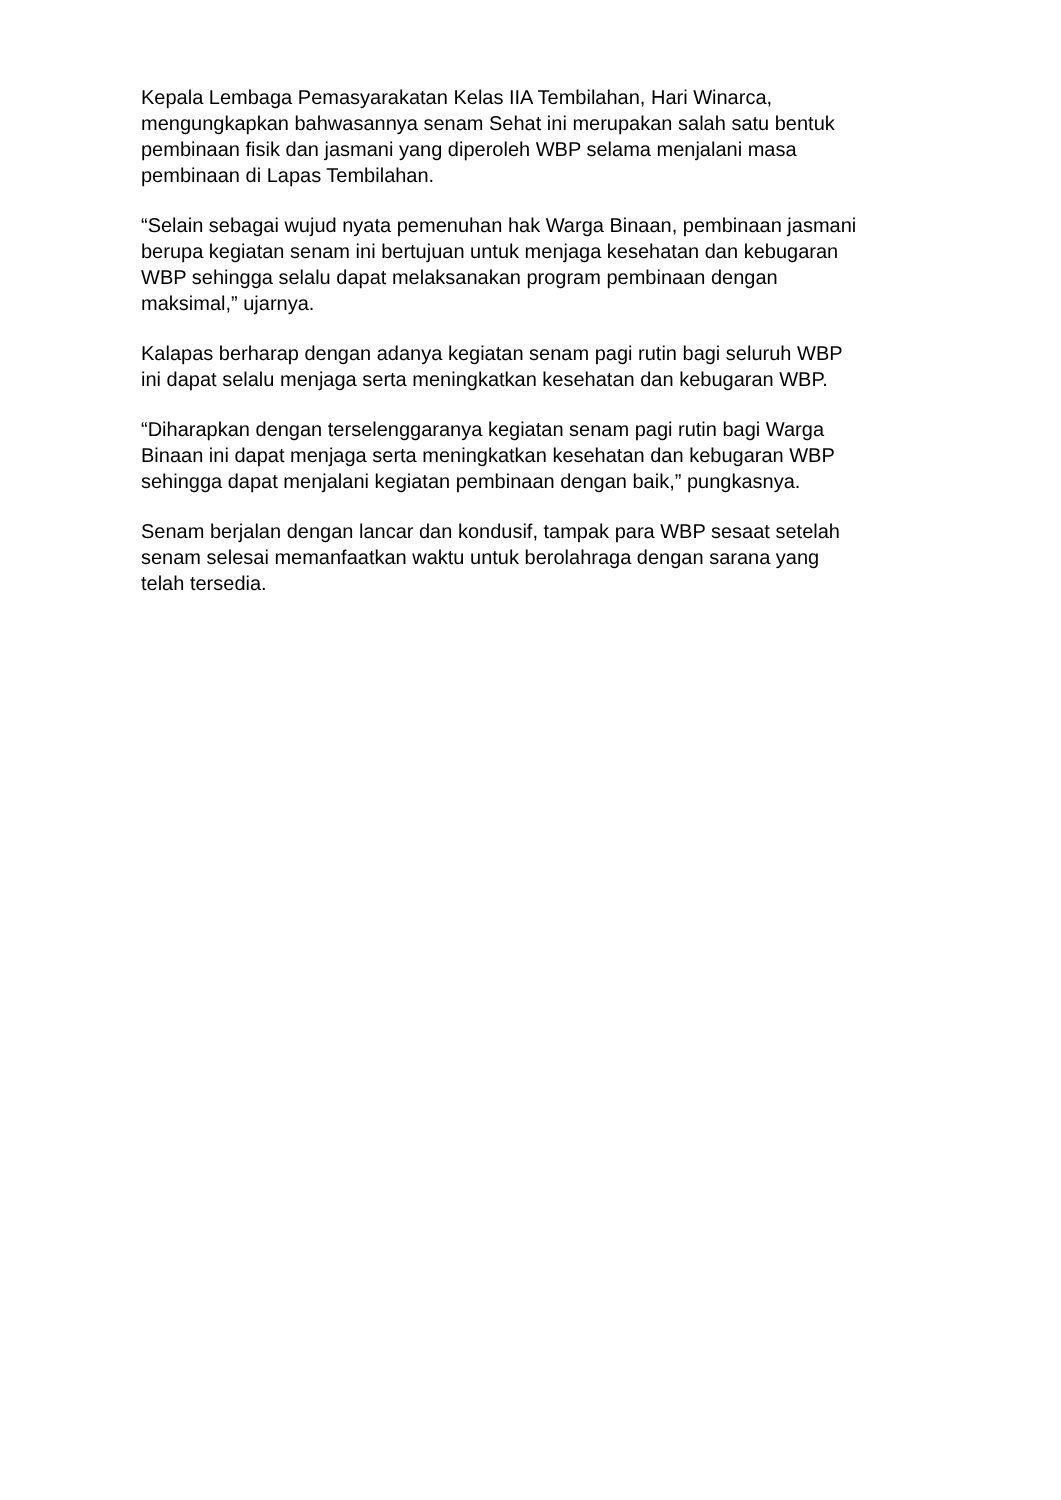Kepala Lembaga Pemasyarakatan Kelas IIA Tembilahan, Hari Winarca,
mengungkapkan bahwasannya senam Sehat ini merupakan salah satu bentuk
pembinaan fisik dan jasmani yang diperoleh WBP selama menjalani masa
pembinaan di Lapas Tembilahan.
“Selain sebagai wujud nyata pemenuhan hak Warga Binaan, pembinaan jasmani
berupa kegiatan senam ini bertujuan untuk menjaga kesehatan dan kebugaran
WBP sehingga selalu dapat melaksanakan program pembinaan dengan
maksimal,” ujarnya.
Kalapas berharap dengan adanya kegiatan senam pagi rutin bagi seluruh WBP
ini dapat selalu menjaga serta meningkatkan kesehatan dan kebugaran WBP.
“Diharapkan dengan terselenggaranya kegiatan senam pagi rutin bagi Warga
Binaan ini dapat menjaga serta meningkatkan kesehatan dan kebugaran WBP
sehingga dapat menjalani kegiatan pembinaan dengan baik,” pungkasnya.
Senam berjalan dengan lancar dan kondusif, tampak para WBP sesaat setelah
senam selesai memanfaatkan waktu untuk berolahraga dengan sarana yang
telah tersedia.